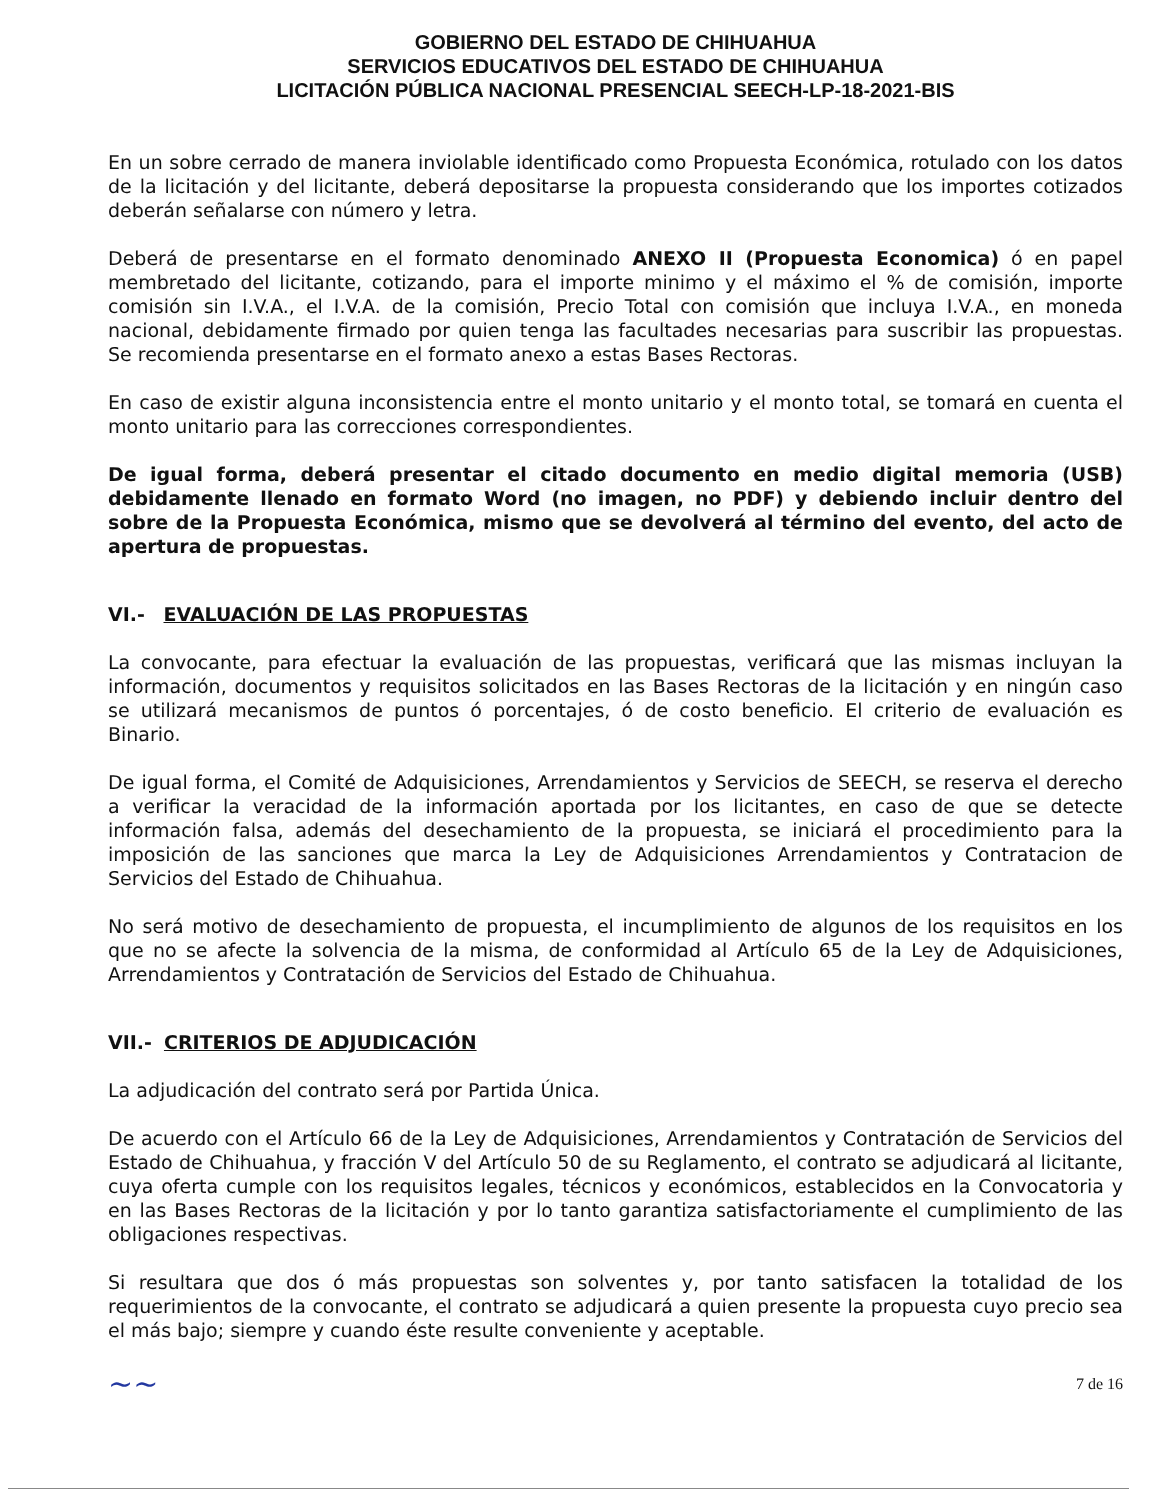GOBIERNO DEL ESTADO DE CHIHUAHUA
SERVICIOS EDUCATIVOS DEL ESTADO DE CHIHUAHUA
LICITACIÓN PÚBLICA NACIONAL PRESENCIAL SEECH-LP-18-2021-BIS
En un sobre cerrado de manera inviolable identificado como Propuesta Económica, rotulado con los datos de la licitación y del licitante, deberá depositarse la propuesta considerando que los importes cotizados deberán señalarse con número y letra.
Deberá de presentarse en el formato denominado ANEXO II (Propuesta Economica) ó en papel membretado del licitante, cotizando, para el importe minimo y el máximo el % de comisión, importe comisión sin I.V.A., el I.V.A. de la comisión, Precio Total con comisión que incluya I.V.A., en moneda nacional, debidamente firmado por quien tenga las facultades necesarias para suscribir las propuestas. Se recomienda presentarse en el formato anexo a estas Bases Rectoras.
En caso de existir alguna inconsistencia entre el monto unitario y el monto total, se tomará en cuenta el monto unitario para las correcciones correspondientes.
De igual forma, deberá presentar el citado documento en medio digital memoria (USB) debidamente llenado en formato Word (no imagen, no PDF) y debiendo incluir dentro del sobre de la Propuesta Económica, mismo que se devolverá al término del evento, del acto de apertura de propuestas.
VI.- EVALUACIÓN DE LAS PROPUESTAS
La convocante, para efectuar la evaluación de las propuestas, verificará que las mismas incluyan la información, documentos y requisitos solicitados en las Bases Rectoras de la licitación y en ningún caso se utilizará mecanismos de puntos ó porcentajes, ó de costo beneficio. El criterio de evaluación es Binario.
De igual forma, el Comité de Adquisiciones, Arrendamientos y Servicios de SEECH, se reserva el derecho a verificar la veracidad de la información aportada por los licitantes, en caso de que se detecte información falsa, además del desechamiento de la propuesta, se iniciará el procedimiento para la imposición de las sanciones que marca la Ley de Adquisiciones Arrendamientos y Contratacion de Servicios del Estado de Chihuahua.
No será motivo de desechamiento de propuesta, el incumplimiento de algunos de los requisitos en los que no se afecte la solvencia de la misma, de conformidad al Artículo 65 de la Ley de Adquisiciones, Arrendamientos y Contratación de Servicios del Estado de Chihuahua.
VII.- CRITERIOS DE ADJUDICACIÓN
La adjudicación del contrato será por Partida Única.
De acuerdo con el Artículo 66 de la Ley de Adquisiciones, Arrendamientos y Contratación de Servicios del Estado de Chihuahua, y fracción V del Artículo 50 de su Reglamento, el contrato se adjudicará al licitante, cuya oferta cumple con los requisitos legales, técnicos y económicos, establecidos en la Convocatoria y en las Bases Rectoras de la licitación y por lo tanto garantiza satisfactoriamente el cumplimiento de las obligaciones respectivas.
Si resultara que dos ó más propuestas son solventes y, por tanto satisfacen la totalidad de los requerimientos de la convocante, el contrato se adjudicará a quien presente la propuesta cuyo precio sea el más bajo; siempre y cuando éste resulte conveniente y aceptable.
~~ 7 de 16